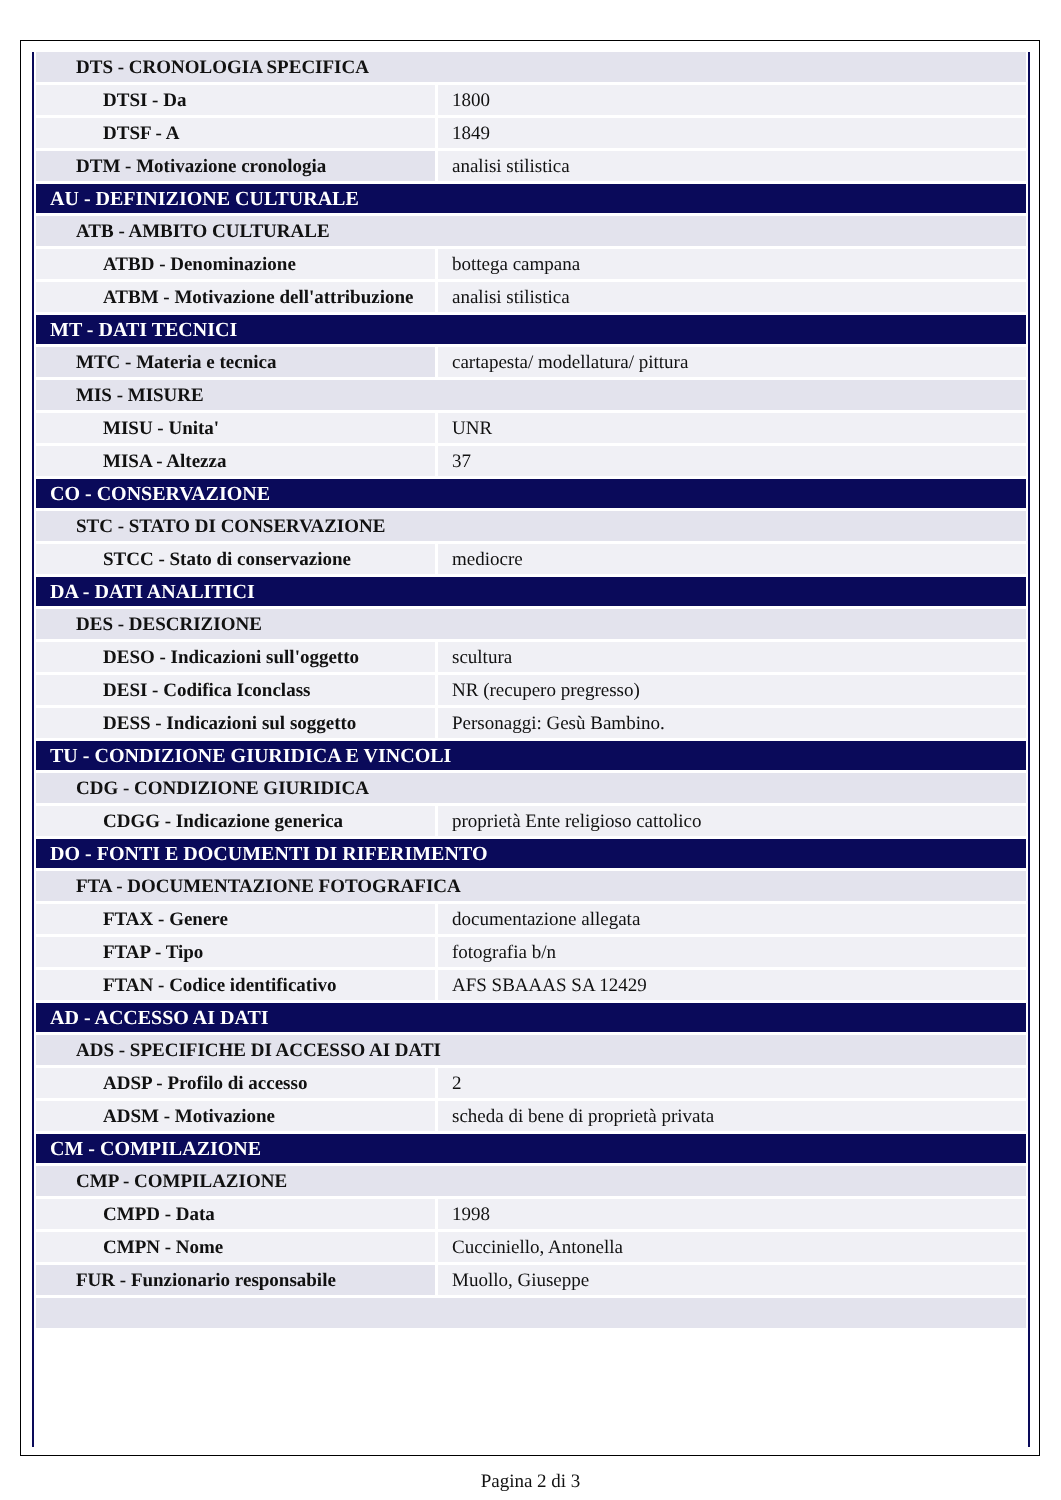| DTS - CRONOLOGIA SPECIFICA | |
| DTSI - Da | 1800 |
| DTSF - A | 1849 |
| DTM - Motivazione cronologia | analisi stilistica |
| AU - DEFINIZIONE CULTURALE | |
| ATB - AMBITO CULTURALE | |
| ATBD - Denominazione | bottega campana |
| ATBM - Motivazione dell'attribuzione | analisi stilistica |
| MT - DATI TECNICI | |
| MTC - Materia e tecnica | cartapesta/ modellatura/ pittura |
| MIS - MISURE | |
| MISU - Unita' | UNR |
| MISA - Altezza | 37 |
| CO - CONSERVAZIONE | |
| STC - STATO DI CONSERVAZIONE | |
| STCC - Stato di conservazione | mediocre |
| DA - DATI ANALITICI | |
| DES - DESCRIZIONE | |
| DESO - Indicazioni sull'oggetto | scultura |
| DESI - Codifica Iconclass | NR (recupero pregresso) |
| DESS - Indicazioni sul soggetto | Personaggi: Gesù Bambino. |
| TU - CONDIZIONE GIURIDICA E VINCOLI | |
| CDG - CONDIZIONE GIURIDICA | |
| CDGG - Indicazione generica | proprietà Ente religioso cattolico |
| DO - FONTI E DOCUMENTI DI RIFERIMENTO | |
| FTA - DOCUMENTAZIONE FOTOGRAFICA | |
| FTAX - Genere | documentazione allegata |
| FTAP - Tipo | fotografia b/n |
| FTAN - Codice identificativo | AFS SBAAAS SA 12429 |
| AD - ACCESSO AI DATI | |
| ADS - SPECIFICHE DI ACCESSO AI DATI | |
| ADSP - Profilo di accesso | 2 |
| ADSM - Motivazione | scheda di bene di proprietà privata |
| CM - COMPILAZIONE | |
| CMP - COMPILAZIONE | |
| CMPD - Data | 1998 |
| CMPN - Nome | Cucciniello, Antonella |
| FUR - Funzionario responsabile | Muollo, Giuseppe |
Pagina 2 di 3